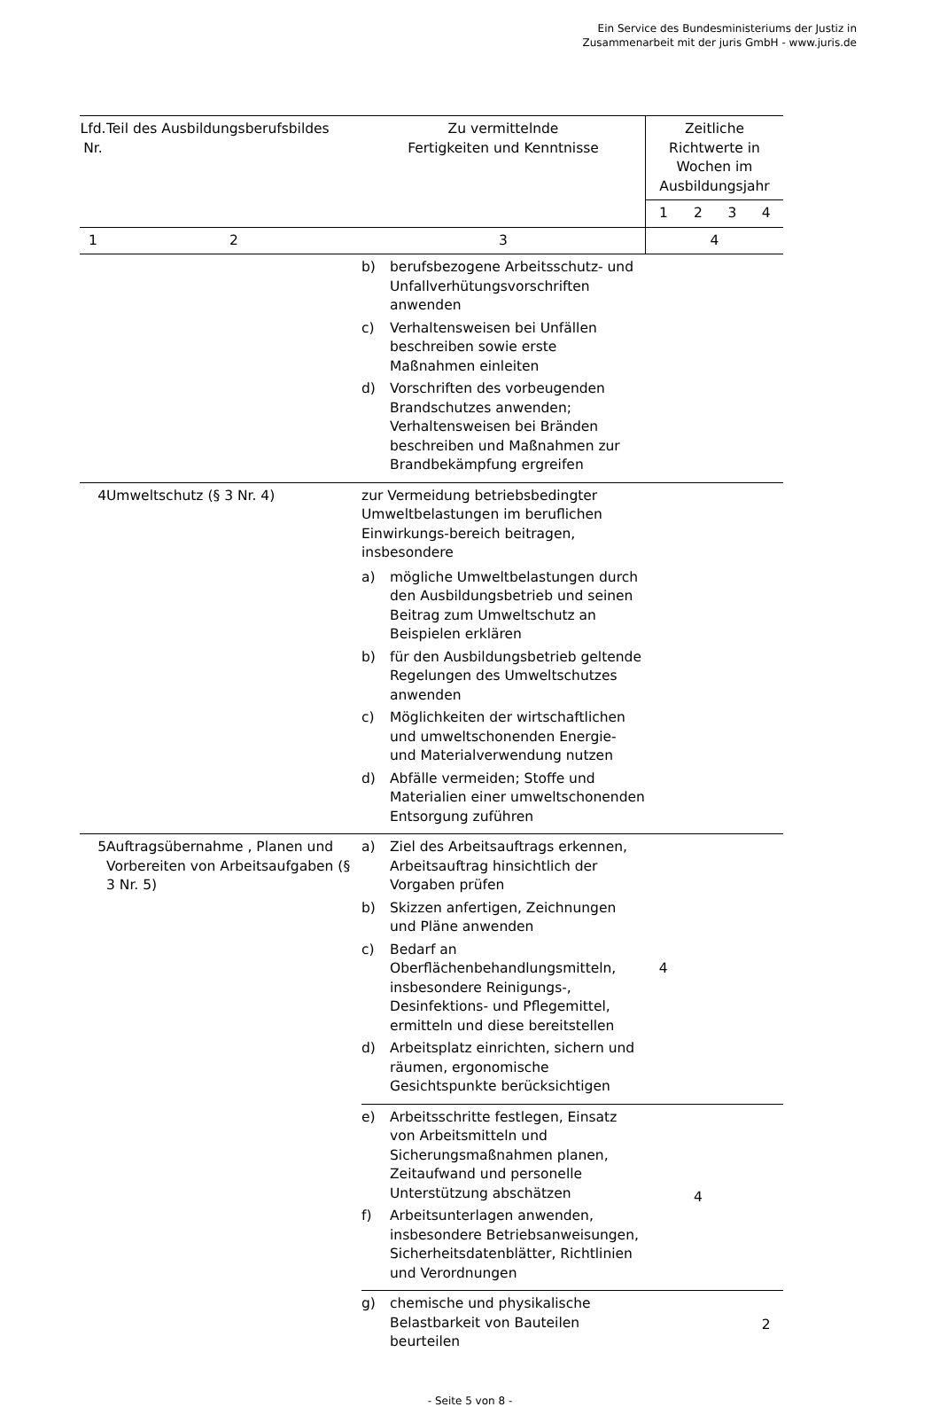Ein Service des Bundesministeriums der Justiz in
Zusammenarbeit mit der juris GmbH - www.juris.de
| Lfd. Nr. | Teil des Ausbildungsberufsbildes | Zu vermittelnde Fertigkeiten und Kenntnisse | Zeitliche Richtwerte in Wochen im Ausbildungsjahr | | | |
| --- | --- | --- | --- | --- | --- | --- |
| | | | 1 | 2 | 3 | 4 |
| 1 | 2 | 3 | 4 | | | |
| | | b) berufsbezogene Arbeitsschutz- und Unfallverhütungsvorschriften anwenden c) Verhaltensweisen bei Unfällen beschreiben sowie erste Maßnahmen einleiten d) Vorschriften des vorbeugenden Brandschutzes anwenden; Verhaltensweisen bei Bränden beschreiben und Maßnahmen zur Brandbekämpfung ergreifen | | | | |
| 4 | Umweltschutz (§ 3 Nr. 4) | zur Vermeidung betriebsbedingter Umweltbelastungen im beruflichen Einwirkungs-bereich beitragen, insbesondere a) mögliche Umweltbelastungen durch den Ausbildungsbetrieb und seinen Beitrag zum Umweltschutz an Beispielen erklären b) für den Ausbildungsbetrieb geltende Regelungen des Umweltschutzes anwenden c) Möglichkeiten der wirtschaftlichen und umweltschonenden Energie- und Materialverwendung nutzen d) Abfälle vermeiden; Stoffe und Materialien einer umweltschonenden Entsorgung zuführen | | | | |
| 5 | Auftragsübernahme , Planen und Vorbereiten von Arbeitsaufgaben (§ 3 Nr. 5) | a) Ziel des Arbeitsauftrags erkennen, Arbeitsauftrag hinsichtlich der Vorgaben prüfen b) Skizzen anfertigen, Zeichnungen und Pläne anwenden c) Bedarf an Oberflächenbehandlungsmitteln, insbesondere Reinigungs-, Desinfektions- und Pflegemittel, ermitteln und diese bereitstellen d) Arbeitsplatz einrichten, sichern und räumen, ergonomische Gesichtspunkte berücksichtigen | 4 | | | |
| | | e) Arbeitsschritte festlegen, Einsatz von Arbeitsmitteln und Sicherungsmaßnahmen planen, Zeitaufwand und personelle Unterstützung abschätzen f) Arbeitsunterlagen anwenden, insbesondere Betriebsanweisungen, Sicherheitsdatenblätter, Richtlinien und Verordnungen | | 4 | | |
| | | g) chemische und physikalische Belastbarkeit von Bauteilen beurteilen | | | | 2 |
- Seite 5 von 8 -